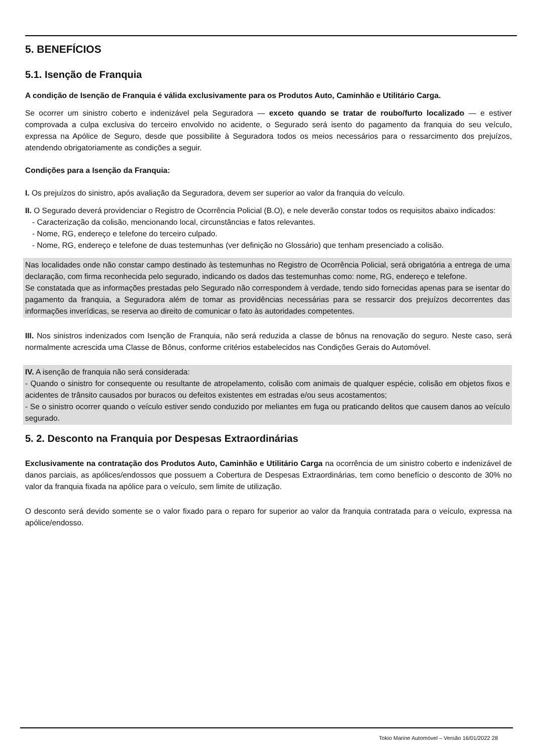5. BENEFÍCIOS
5.1. Isenção de Franquia
A condição de Isenção de Franquia é válida exclusivamente para os Produtos Auto, Caminhão e Utilitário Carga.
Se ocorrer um sinistro coberto e indenizável pela Seguradora — exceto quando se tratar de roubo/furto localizado — e estiver comprovada a culpa exclusiva do terceiro envolvido no acidente, o Segurado será isento do pagamento da franquia do seu veículo, expressa na Apólice de Seguro, desde que possibilite à Seguradora todos os meios necessários para o ressarcimento dos prejuízos, atendendo obrigatoriamente as condições a seguir.
Condições para a Isenção da Franquia:
I. Os prejuízos do sinistro, após avaliação da Seguradora, devem ser superior ao valor da franquia do veículo.
II. O Segurado deverá providenciar o Registro de Ocorrência Policial (B.O), e nele deverão constar todos os requisitos abaixo indicados:
- Caracterização da colisão, mencionando local, circunstâncias e fatos relevantes.
- Nome, RG, endereço e telefone do terceiro culpado.
- Nome, RG, endereço e telefone de duas testemunhas (ver definição no Glossário) que tenham presenciado a colisão.
Nas localidades onde não constar campo destinado às testemunhas no Registro de Ocorrência Policial, será obrigatória a entrega de uma declaração, com firma reconhecida pelo segurado, indicando os dados das testemunhas como: nome, RG, endereço e telefone.
Se constatada que as informações prestadas pelo Segurado não correspondem à verdade, tendo sido fornecidas apenas para se isentar do pagamento da franquia, a Seguradora além de tomar as providências necessárias para se ressarcir dos prejuízos decorrentes das informações inverídicas, se reserva ao direito de comunicar o fato às autoridades competentes.
III. Nos sinistros indenizados com Isenção de Franquia, não será reduzida a classe de bônus na renovação do seguro. Neste caso, será normalmente acrescida uma Classe de Bônus, conforme critérios estabelecidos nas Condições Gerais do Automóvel.
IV. A isenção de franquia não será considerada:
- Quando o sinistro for consequente ou resultante de atropelamento, colisão com animais de qualquer espécie, colisão em objetos fixos e acidentes de trânsito causados por buracos ou defeitos existentes em estradas e/ou seus acostamentos;
- Se o sinistro ocorrer quando o veículo estiver sendo conduzido por meliantes em fuga ou praticando delitos que causem danos ao veículo segurado.
5. 2. Desconto na Franquia por Despesas Extraordinárias
Exclusivamente na contratação dos Produtos Auto, Caminhão e Utilitário Carga na ocorrência de um sinistro coberto e indenizável de danos parciais, as apólices/endossos que possuem a Cobertura de Despesas Extraordinárias, tem como benefício o desconto de 30% no valor da franquia fixada na apólice para o veículo, sem limite de utilização.
O desconto será devido somente se o valor fixado para o reparo for superior ao valor da franquia contratada para o veículo, expressa na apólice/endosso.
Tokio Marine Automóvel – Versão 16/01/2022 28